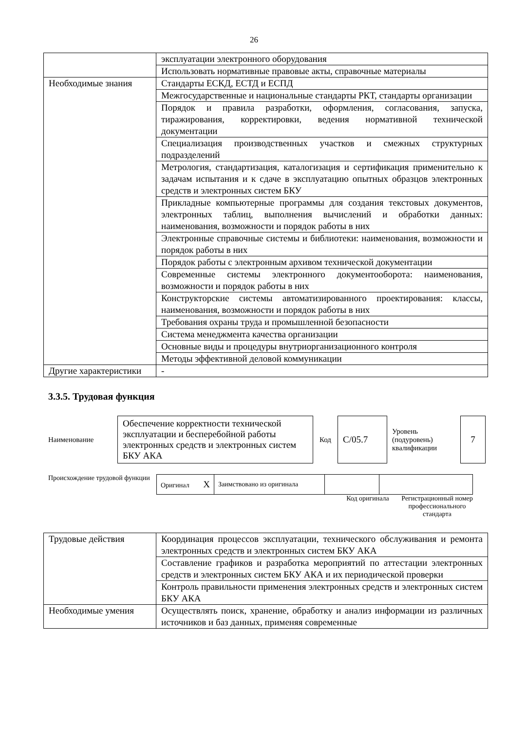26
| | эксплуатации электронного оборудования |
| | Использовать нормативные правовые акты, справочные материалы |
| Необходимые знания | Стандарты ЕСКД, ЕСТД и ЕСПД |
| | Межгосударственные и национальные стандарты РКТ, стандарты организации |
| | Порядок и правила разработки, оформления, согласования, запуска, тиражирования, корректировки, ведения нормативной технической документации |
| | Специализация производственных участков и смежных структурных подразделений |
| | Метрология, стандартизация, каталогизация и сертификация применительно к задачам испытания и к сдаче в эксплуатацию опытных образцов электронных средств и электронных систем БКУ |
| | Прикладные компьютерные программы для создания текстовых документов, электронных таблиц, выполнения вычислений и обработки данных: наименования, возможности и порядок работы в них |
| | Электронные справочные системы и библиотеки: наименования, возможности и порядок работы в них |
| | Порядок работы с электронным архивом технической документации |
| | Современные системы электронного документооборота: наименования, возможности и порядок работы в них |
| | Конструкторские системы автоматизированного проектирования: классы, наименования, возможности и порядок работы в них |
| | Требования охраны труда и промышленной безопасности |
| | Система менеджмента качества организации |
| | Основные виды и процедуры внутриорганизационного контроля |
| | Методы эффективной деловой коммуникации |
| Другие характеристики | - |
3.3.5. Трудовая функция
Наименование
Обеспечение корректности технической эксплуатации и бесперебойной работы электронных средств и электронных систем БКУ АКА
Код
C/05.7
Уровень (подуровень) квалификации
7
Происхождение трудовой функции
| Оригинал X | Заимствовано из оригинала | | |
Код оригинала Регистрационный номер профессионального стандарта
| Трудовые действия | Координация процессов эксплуатации, технического обслуживания и ремонта электронных средств и электронных систем БКУ АКА |
| | Составление графиков и разработка мероприятий по аттестации электронных средств и электронных систем БКУ АКА и их периодической проверки |
| | Контроль правильности применения электронных средств и электронных систем БКУ АКА |
| Необходимые умения | Осуществлять поиск, хранение, обработку и анализ информации из различных источников и баз данных, применяя современные |